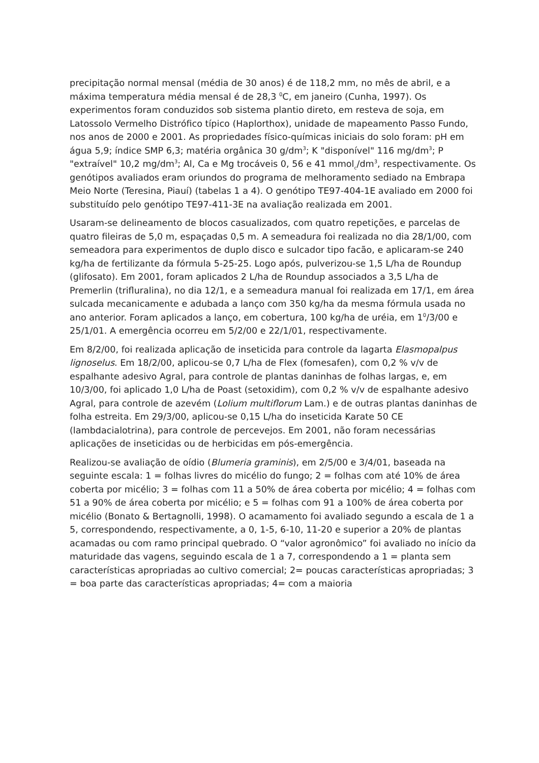precipitação normal mensal (média de 30 anos) é de 118,2 mm, no mês de abril, e a máxima temperatura média mensal é de 28,3 <sup>0</sup>C, em janeiro (Cunha, 1997). Os experimentos foram conduzidos sob sistema plantio direto, em resteva de soja, em Latossolo Vermelho Distrófico típico (Haplorthox), unidade de mapeamento Passo Fundo, nos anos de 2000 e 2001. As propriedades físico-químicas iniciais do solo foram: pH em água 5,9; índice SMP 6,3; matéria orgânica 30 g/dm<sup>3</sup>; K "disponível" 116 mg/dm<sup>3</sup>; P "extraível" 10,2 mg/dm<sup>3</sup>; Al, Ca e Mg trocáveis 0, 56 e 41 mmol<sub>c</sub>/dm<sup>3</sup>, respectivamente. Os genótipos avaliados eram oriundos do programa de melhoramento sediado na Embrapa Meio Norte (Teresina, Piauí) (tabelas 1 a 4). O genótipo TE97-404-1E avaliado em 2000 foi substituído pelo genótipo TE97-411-3E na avaliação realizada em 2001.
Usaram-se delineamento de blocos casualizados, com quatro repetições, e parcelas de quatro fileiras de 5,0 m, espaçadas 0,5 m. A semeadura foi realizada no dia 28/1/00, com semeadora para experimentos de duplo disco e sulcador tipo facão, e aplicaram-se 240 kg/ha de fertilizante da fórmula 5-25-25. Logo após, pulverizou-se 1,5 L/ha de Roundup (glifosato). Em 2001, foram aplicados 2 L/ha de Roundup associados a 3,5 L/ha de Premerlin (trifluralina), no dia 12/1, e a semeadura manual foi realizada em 17/1, em área sulcada mecanicamente e adubada a lanço com 350 kg/ha da mesma fórmula usada no ano anterior. Foram aplicados a lanço, em cobertura, 100 kg/ha de uréia, em 1<sup>0</sup>/3/00 e 25/1/01. A emergência ocorreu em 5/2/00 e 22/1/01, respectivamente.
Em 8/2/00, foi realizada aplicação de inseticida para controle da lagarta Elasmopalpus lignoselus. Em 18/2/00, aplicou-se 0,7 L/ha de Flex (fomesafen), com 0,2 % v/v de espalhante adesivo Agral, para controle de plantas daninhas de folhas largas, e, em 10/3/00, foi aplicado 1,0 L/ha de Poast (setoxidim), com 0,2 % v/v de espalhante adesivo Agral, para controle de azevém (Lolium multiflorum Lam.) e de outras plantas daninhas de folha estreita. Em 29/3/00, aplicou-se 0,15 L/ha do inseticida Karate 50 CE (lambdacialotrina), para controle de percevejos. Em 2001, não foram necessárias aplicações de inseticidas ou de herbicidas em pós-emergência.
Realizou-se avaliação de oídio (Blumeria graminis), em 2/5/00 e 3/4/01, baseada na seguinte escala: 1 = folhas livres do micélio do fungo; 2 = folhas com até 10% de área coberta por micélio; 3 = folhas com 11 a 50% de área coberta por micélio; 4 = folhas com 51 a 90% de área coberta por micélio; e 5 = folhas com 91 a 100% de área coberta por micélio (Bonato & Bertagnolli, 1998). O acamamento foi avaliado segundo a escala de 1 a 5, correspondendo, respectivamente, a 0, 1-5, 6-10, 11-20 e superior a 20% de plantas acamadas ou com ramo principal quebrado. O “valor agronômico” foi avaliado no início da maturidade das vagens, seguindo escala de 1 a 7, correspondendo a 1 = planta sem características apropriadas ao cultivo comercial; 2= poucas características apropriadas; 3 = boa parte das características apropriadas; 4= com a maioria